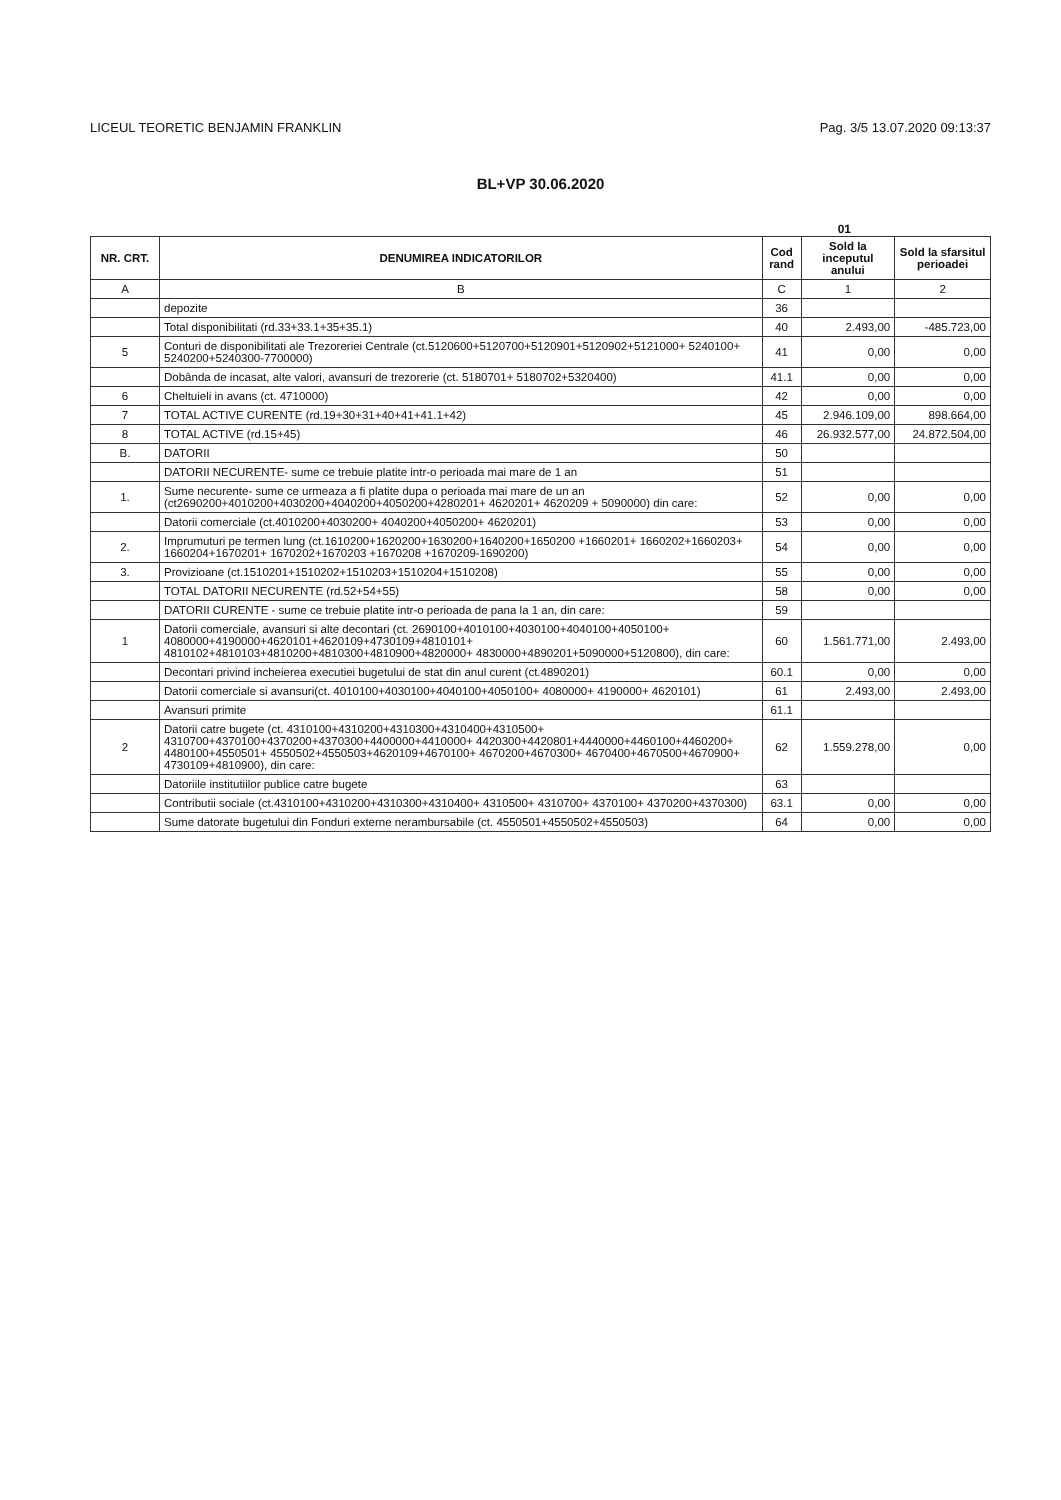LICEUL TEORETIC BENJAMIN FRANKLIN Pag. 3/5 13.07.2020 09:13:37
BL+VP 30.06.2020
01
| NR. CRT. | DENUMIREA INDICATORILOR | Cod rand | Sold la inceputul anului | Sold la sfarsitul perioadei |
| --- | --- | --- | --- | --- |
| A | B | C | 1 | 2 |
| | depozite | 36 | | |
| | Total disponibilitati (rd.33+33.1+35+35.1) | 40 | 2.493,00 | -485.723,00 |
| 5 | Conturi de disponibilitati ale Trezoreriei Centrale (ct.5120600+5120700+5120901+5120902+5121000+ 5240100+ 5240200+5240300-7700000) | 41 | 0,00 | 0,00 |
| | Dobânda de incasat, alte valori, avansuri de trezorerie (ct. 5180701+ 5180702+5320400) | 41.1 | 0,00 | 0,00 |
| 6 | Cheltuieli in avans (ct. 4710000) | 42 | 0,00 | 0,00 |
| 7 | TOTAL ACTIVE CURENTE (rd.19+30+31+40+41+41.1+42) | 45 | 2.946.109,00 | 898.664,00 |
| 8 | TOTAL ACTIVE (rd.15+45) | 46 | 26.932.577,00 | 24.872.504,00 |
| B. | DATORII | 50 | | |
| | DATORII NECURENTE- sume ce trebuie platite intr-o perioada mai mare de 1 an | 51 | | |
| 1. | Sume necurente- sume ce urmeaza a fi platite dupa o perioada mai mare de un an (ct2690200+4010200+4030200+4040200+4050200+4280201+ 4620201+ 4620209 + 5090000) din care: | 52 | 0,00 | 0,00 |
| | Datorii comerciale (ct.4010200+4030200+ 4040200+4050200+ 4620201) | 53 | 0,00 | 0,00 |
| 2. | Imprumuturi pe termen lung (ct.1610200+1620200+1630200+1640200+1650200 +1660201+ 1660202+1660203+ 1660204+1670201+ 1670202+1670203 +1670208 +1670209-1690200) | 54 | 0,00 | 0,00 |
| 3. | Provizioane (ct.1510201+1510202+1510203+1510204+1510208) | 55 | 0,00 | 0,00 |
| | TOTAL DATORII NECURENTE (rd.52+54+55) | 58 | 0,00 | 0,00 |
| | DATORII CURENTE - sume ce trebuie platite intr-o perioada de pana la 1 an, din care: | 59 | | |
| 1 | Datorii comerciale, avansuri si alte decontari (ct. 2690100+4010100+4030100+4040100+4050100+ 4080000+4190000+4620101+4620109+4730109+4810101+ 4810102+4810103+4810200+4810300+4810900+4820000+ 4830000+4890201+5090000+5120800), din care: | 60 | 1.561.771,00 | 2.493,00 |
| | Decontari privind incheierea executiei bugetului de stat din anul curent (ct.4890201) | 60.1 | 0,00 | 0,00 |
| | Datorii comerciale si avansuri(ct. 4010100+4030100+4040100+4050100+ 4080000+ 4190000+ 4620101) | 61 | 2.493,00 | 2.493,00 |
| | Avansuri primite | 61.1 | | |
| 2 | Datorii catre bugete (ct. 4310100+4310200+4310300+4310400+4310500+ 4310700+4370100+4370200+4370300+4400000+4410000+ 4420300+4420801+4440000+4460100+4460200+ 4480100+4550501+ 4550502+4550503+4620109+4670100+ 4670200+4670300+ 4670400+4670500+4670900+ 4730109+4810900), din care: | 62 | 1.559.278,00 | 0,00 |
| | Datoriile institutiilor publice catre bugete | 63 | | |
| | Contributii sociale (ct.4310100+4310200+4310300+4310400+ 4310500+ 4310700+ 4370100+ 4370200+4370300) | 63.1 | 0,00 | 0,00 |
| | Sume datorate bugetului din Fonduri externe nerambursabile (ct. 4550501+4550502+4550503) | 64 | 0,00 | 0,00 |